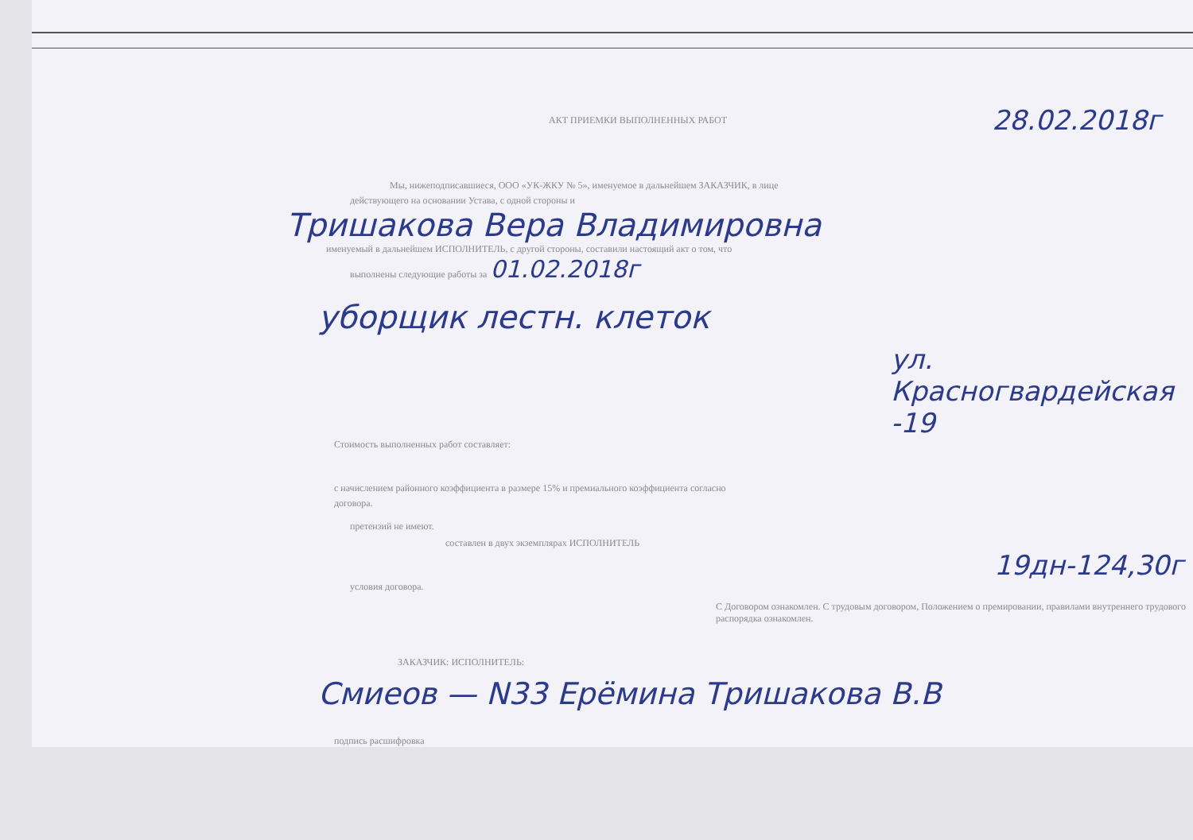АКТ ПРИЕМКИ ВЫПОЛНЕННЫХ РАБОТ 28.02.2018г
Мы, нижеподписавшиеся, ООО «УК-ЖКУ № 5», именуемое в дальнейшем ЗАКАЗЧИК, в лице
действующего на основании Устава, с одной стороны и
Тришакова Вера Владимировна
именуемый в дальнейшем ИСПОЛНИТЕЛЬ, с другой стороны, составили настоящий акт о том, что
выполнены следующие работы за 01.02.2018г
уборщик лестн. клеток
ул. Красногвардейская -19
Стоимость выполненных работ составляет:
с начислением районного коэффициента в размере 15% и премиального коэффициента согласно
договора.
претензий не имеют.
составлен в двух экземплярах ИСПОЛНИТЕЛЬ
19дн-124,30г
условия договора.
С Договором ознакомлен. С трудовым договором, Положением о премировании, правилами внутреннего трудового распорядка ознакомлен.
ЗАКАЗЧИК: ИСПОЛНИТЕЛЬ:
Смиеов — N33 Ерёмина Тришакова В.В
подпись расшифровка